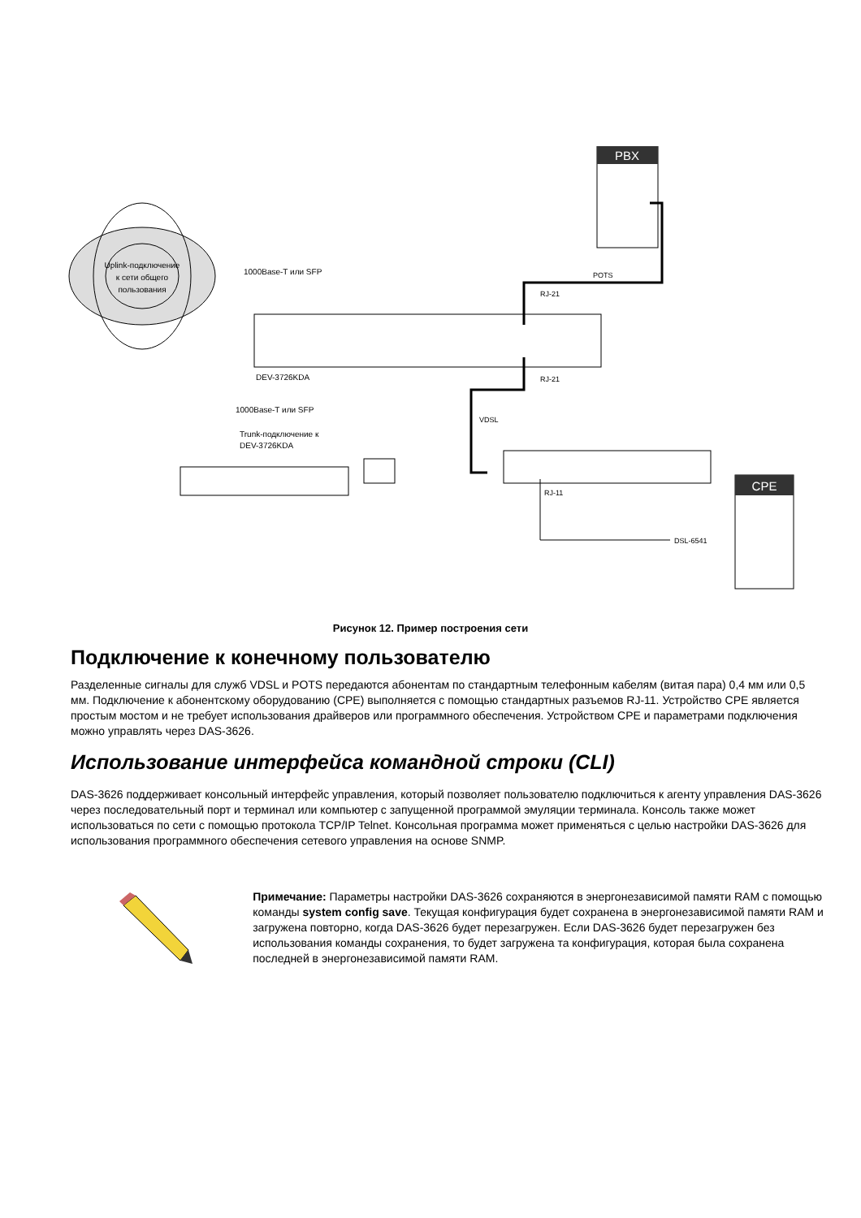Uplink-подключение
к сети общего
пользования
DEV-3726KDA
1000Base-T или SFP
1000Base-T или SFP
Trunk-подключение к
DEV-3726KDA
PBX
POTS
RJ-21
RJ-21
VDSL
RJ-11
DSL-6541
CPE
Рисунок 12. Пример построения сети
Подключение к конечному пользователю
Разделенные сигналы для служб VDSL и POTS передаются абонентам по стандартным телефонным кабелям (витая пара) 0,4 мм или 0,5 мм. Подключение к абонентскому оборудованию (CPE) выполняется с помощью стандартных разъемов RJ-11. Устройство CPE является простым мостом и не требует использования драйверов или программного обеспечения. Устройством CPE и параметрами подключения можно управлять через DAS-3626.
Использование интерфейса командной строки (CLI)
DAS-3626 поддерживает консольный интерфейс управления, который позволяет пользователю подключиться к агенту управления DAS-3626 через последовательный порт и терминал или компьютер с запущенной программой эмуляции терминала. Консоль также может использоваться по сети с помощью протокола TCP/IP Telnet. Консольная программа может применяться с целью настройки DAS-3626 для использования программного обеспечения сетевого управления на основе SNMP.
Примечание: Параметры настройки DAS-3626 сохраняются в энергонезависимой памяти RAM с помощью команды system config save. Текущая конфигурация будет сохранена в энергонезависимой памяти RAM и загружена повторно, когда DAS-3626 будет перезагружен. Если DAS-3626 будет перезагружен без использования команды сохранения, то будет загружена та конфигурация, которая была сохранена последней в энергонезависимой памяти RAM.